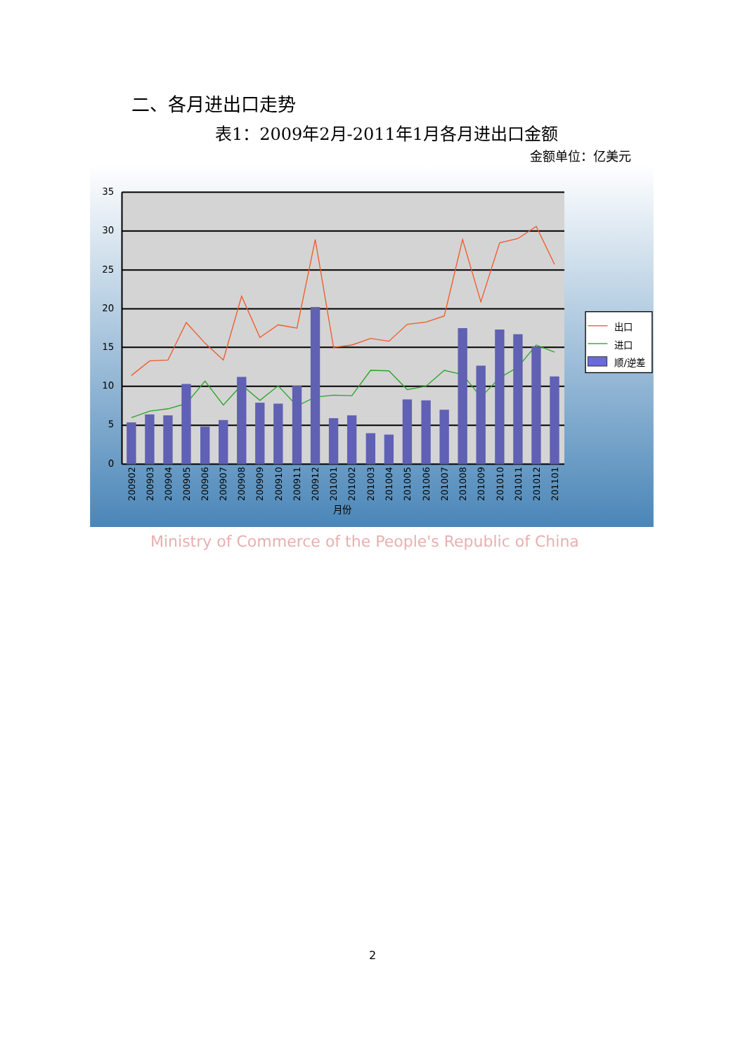二、各月进出口走势
表1：2009年2月-2011年1月各月进出口金额
金额单位：亿美元
35
30
25
20
15
10
5
0
200902
200903
200904
200905
200906
200907
200908
200909
200910
200911
200912
201001
201002
201003
201004
201005
201006
201007
201008
201009
201010
201011
201012
201101
月份
出口
进口
顺/逆差
Ministry of Commerce of the People's Republic of China
2